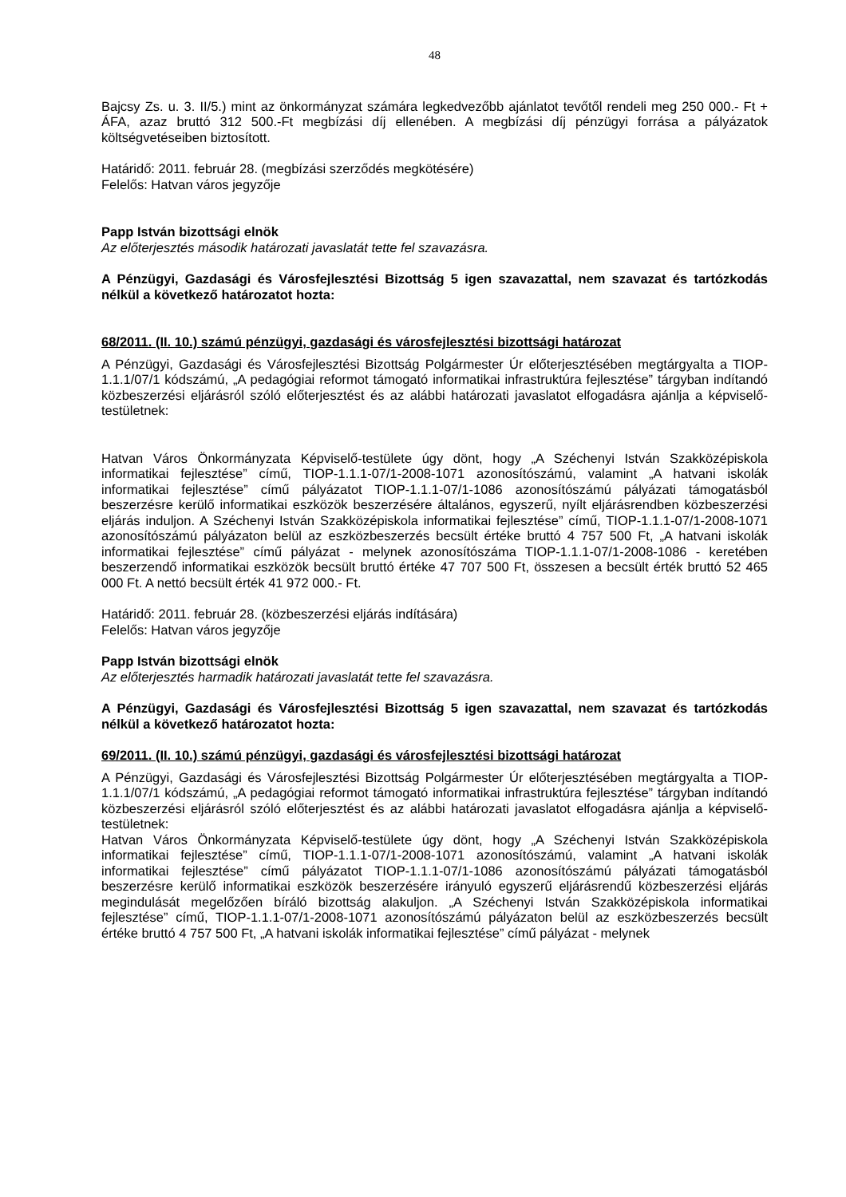48
Bajcsy Zs. u. 3. II/5.) mint az önkormányzat számára legkedvezőbb ajánlatot tevőtől rendeli meg 250 000.- Ft + ÁFA, azaz bruttó 312 500.-Ft megbízási díj ellenében. A megbízási díj pénzügyi forrása a pályázatok költségvetéseiben biztosított.
Határidő: 2011. február 28. (megbízási szerződés megkötésére)
Felelős: Hatvan város jegyzője
Papp István bizottsági elnök
Az előterjesztés második határozati javaslatát tette fel szavazásra.
A Pénzügyi, Gazdasági és Városfejlesztési Bizottság 5 igen szavazattal, nem szavazat és tartózkodás nélkül a következő határozatot hozta:
68/2011. (II. 10.) számú pénzügyi, gazdasági és városfejlesztési bizottsági határozat
A Pénzügyi, Gazdasági és Városfejlesztési Bizottság Polgármester Úr előterjesztésében megtárgyalta a TIOP-1.1.1/07/1 kódszámú, „A pedagógiai reformot támogató informatikai infrastruktúra fejlesztése” tárgyban indítandó közbeszerzési eljárásról szóló előterjesztést és az alábbi határozati javaslatot elfogadásra ajánlja a képviselő-testületnek:
Hatvan Város Önkormányzata Képviselő-testülete úgy dönt, hogy „A Széchenyi István Szakközépiskola informatikai fejlesztése” című, TIOP-1.1.1-07/1-2008-1071 azonosítószámú, valamint „A hatvani iskolák informatikai fejlesztése” című pályázatot TIOP-1.1.1-07/1-1086 azonosítószámú pályázati támogatásból beszerzésre kerülő informatikai eszközök beszerzésére általános, egyszerű, nyílt eljárásrendben közbeszerzési eljárás induljon. A Széchenyi István Szakközépiskola informatikai fejlesztése” című, TIOP-1.1.1-07/1-2008-1071 azonosítószámú pályázaton belül az eszközbeszerzés becsült értéke bruttó 4 757 500 Ft, „A hatvani iskolák informatikai fejlesztése” című pályázat - melynek azonosítószáma TIOP-1.1.1-07/1-2008-1086 - keretében beszerzendő informatikai eszközök becsült bruttó értéke 47 707 500 Ft, összesen a becsült érték bruttó 52 465 000 Ft. A nettó becsült érték 41 972 000.- Ft.
Határidő: 2011. február 28. (közbeszerzési eljárás indítására)
Felelős: Hatvan város jegyzője
Papp István bizottsági elnök
Az előterjesztés harmadik határozati javaslatát tette fel szavazásra.
A Pénzügyi, Gazdasági és Városfejlesztési Bizottság 5 igen szavazattal, nem szavazat és tartózkodás nélkül a következő határozatot hozta:
69/2011. (II. 10.) számú pénzügyi, gazdasági és városfejlesztési bizottsági határozat
A Pénzügyi, Gazdasági és Városfejlesztési Bizottság Polgármester Úr előterjesztésében megtárgyalta a TIOP-1.1.1/07/1 kódszámú, „A pedagógiai reformot támogató informatikai infrastruktúra fejlesztése” tárgyban indítandó közbeszerzési eljárásról szóló előterjesztést és az alábbi határozati javaslatot elfogadásra ajánlja a képviselő-testületnek:
Hatvan Város Önkormányzata Képviselő-testülete úgy dönt, hogy „A Széchenyi István Szakközépiskola informatikai fejlesztése” című, TIOP-1.1.1-07/1-2008-1071 azonosítószámú, valamint „A hatvani iskolák informatikai fejlesztése” című pályázatot TIOP-1.1.1-07/1-1086 azonosítószámú pályázati támogatásból beszerzésre kerülő informatikai eszközök beszerzésére irányuló egyszerű eljárásrendű közbeszerzési eljárás megindulását megelőzően bíráló bizottság alakuljon. „A Széchenyi István Szakközépiskola informatikai fejlesztése” című, TIOP-1.1.1-07/1-2008-1071 azonosítószámú pályázaton belül az eszközbeszerzés becsült értéke bruttó 4 757 500 Ft, „A hatvani iskolák informatikai fejlesztése” című pályázat - melynek